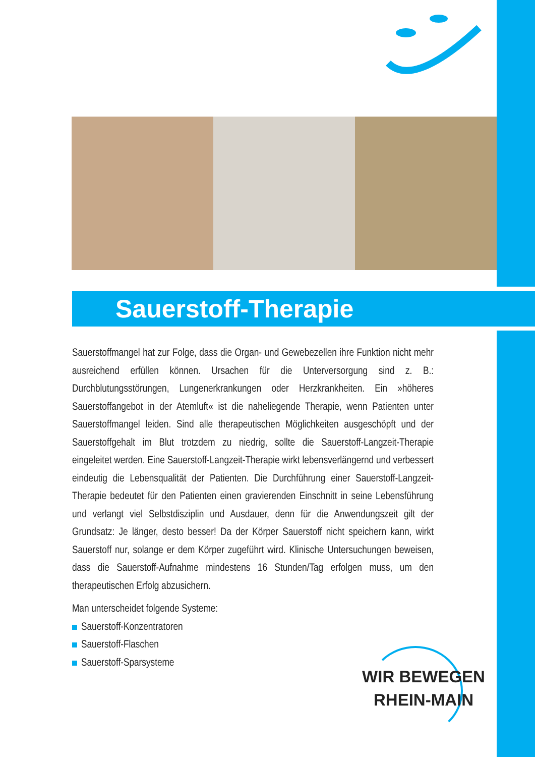Sauerstoff-Therapie
Sauerstoffmangel hat zur Folge, dass die Organ- und Gewebezellen ihre Funktion nicht mehr ausreichend erfüllen können. Ursachen für die Unterversorgung sind z. B.: Durchblutungsstörungen, Lungenerkrankungen oder Herzkrankheiten. Ein »höheres Sauerstoffangebot in der Atemluft« ist die naheliegende Therapie, wenn Patienten unter Sauerstoffmangel leiden. Sind alle therapeutischen Möglichkeiten ausgeschöpft und der Sauerstoffgehalt im Blut trotzdem zu niedrig, sollte die Sauerstoff-Langzeit-Therapie eingeleitet werden. Eine Sauerstoff-Langzeit-Therapie wirkt lebensverlängernd und verbessert eindeutig die Lebensqualität der Patienten. Die Durchführung einer Sauerstoff-Langzeit-Therapie bedeutet für den Patienten einen gravierenden Einschnitt in seine Lebensführung und verlangt viel Selbstdisziplin und Ausdauer, denn für die Anwendungszeit gilt der Grundsatz: Je länger, desto besser! Da der Körper Sauerstoff nicht speichern kann, wirkt Sauerstoff nur, solange er dem Körper zugeführt wird. Klinische Untersuchungen beweisen, dass die Sauerstoff-Aufnahme mindestens 16 Stunden/Tag erfolgen muss, um den therapeutischen Erfolg abzusichern.
Man unterscheidet folgende Systeme:
Sauerstoff-Konzentratoren
Sauerstoff-Flaschen
Sauerstoff-Sparsysteme
WIR BEWEGEN
RHEIN-MAIN